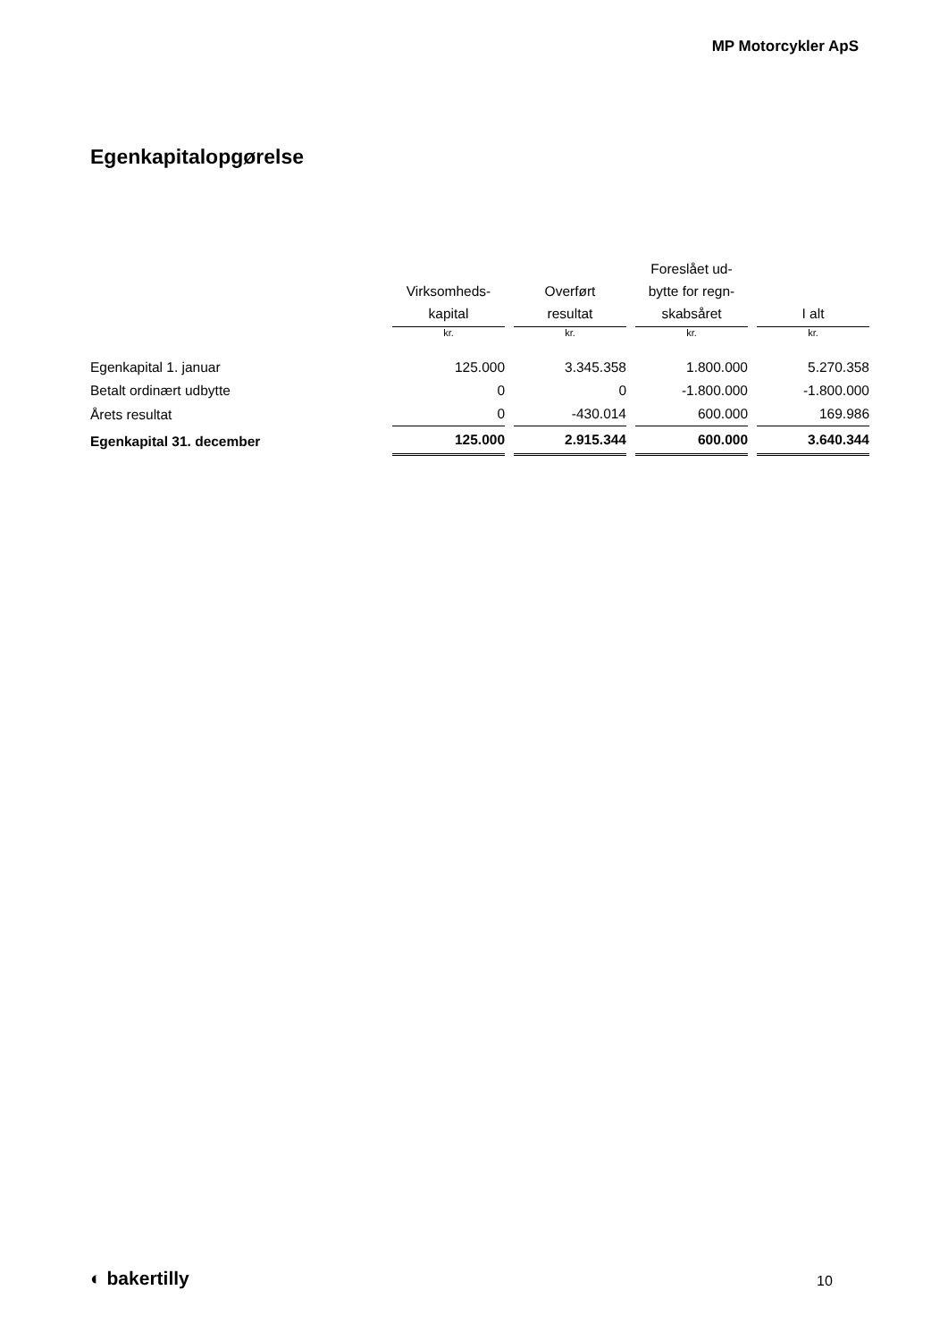MP Motorcykler ApS
Egenkapitalopgørelse
| | | Virksomheds- kapital | | Overført resultat | | Foreslået ud- bytte for regn- skabsåret | | I alt |
| --- | --- | --- | --- | --- | --- | --- | --- | --- |
| | | kr. | | kr. | | kr. | | kr. |
| Egenkapital 1. januar | | 125.000 | | 3.345.358 | | 1.800.000 | | 5.270.358 |
| Betalt ordinært udbytte | | 0 | | 0 | | -1.800.000 | | -1.800.000 |
| Årets resultat | | 0 | | -430.014 | | 600.000 | | 169.986 |
| Egenkapital 31. december | | 125.000 | | 2.915.344 | | 600.000 | | 3.640.344 |
◐ bakertilly 10